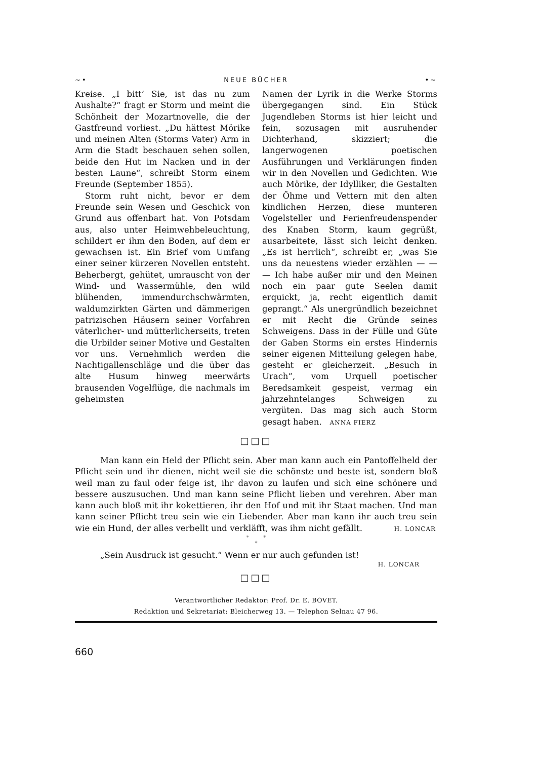~• NEUE BÜCHER •~
Kreise. „I bitt’ Sie, ist das nu zum Aushalte?“ fragt er Storm und meint die Schönheit der Mozartnovelle, die der Gastfreund vorliest. „Du hättest Mörike und meinen Alten (Storms Vater) Arm in Arm die Stadt beschauen sehen sollen, beide den Hut im Nacken und in der besten Laune“, schreibt Storm einem Freunde (September 1855).
Storm ruht nicht, bevor er dem Freunde sein Wesen und Geschick von Grund aus offenbart hat. Von Potsdam aus, also unter Heimwehbeleuchtung, schildert er ihm den Boden, auf dem er gewachsen ist. Ein Brief vom Umfang einer seiner kürzeren Novellen entsteht. Beherbergt, gehütet, umrauscht von der Wind- und Wassermühle, den wild blühenden, immendurchschwärmten, waldumzirkten Gärten und dämmerigen patrizischen Häusern seiner Vorfahren väterlicher- und mütterlicherseits, treten die Urbilder seiner Motive und Gestalten vor uns. Vernehmlich werden die Nachtigallenschläge und die über das alte Husum hinweg meerwärts brausenden Vogelflüge, die nachmals im geheimsten
Namen der Lyrik in die Werke Storms übergegangen sind. Ein Stück Jugendleben Storms ist hier leicht und fein, sozusagen mit ausruhender Dichterhand, skizziert; die langerwogenen poetischen Ausführungen und Verklärungen finden wir in den Novellen und Gedichten. Wie auch Mörike, der Idylliker, die Gestalten der Öhme und Vettern mit den alten kindlichen Herzen, diese munteren Vogelsteller und Ferienfreudenspender des Knaben Storm, kaum gegrüßt, ausarbeitete, lässt sich leicht denken. „Es ist herrlich“, schreibt er, „was Sie uns da neuestens wieder erzählen — — — Ich habe außer mir und den Meinen noch ein paar gute Seelen damit erquickt, ja, recht eigentlich damit geprangt.“ Als unergründlich bezeichnet er mit Recht die Gründe seines Schweigens. Dass in der Fülle und Güte der Gaben Storms ein erstes Hindernis seiner eigenen Mitteilung gelegen habe, gesteht er gleicherzeit. „Besuch in Urach“, vom Urquell poetischer Beredsamkeit gespeist, vermag ein jahrzehntelanges Schweigen zu vergüten. Das mag sich auch Storm gesagt haben. ANNA FIERZ
□□□
Man kann ein Held der Pflicht sein. Aber man kann auch ein Pantoffelheld der Pflicht sein und ihr dienen, nicht weil sie die schönste und beste ist, sondern bloß weil man zu faul oder feige ist, ihr davon zu laufen und sich eine schönere und bessere auszusuchen. Und man kann seine Pflicht lieben und verehren. Aber man kann auch bloß mit ihr kokettieren, ihr den Hof und mit ihr Staat machen. Und man kann seiner Pflicht treu sein wie ein Liebender. Aber man kann ihr auch treu sein wie ein Hund, der alles verbellt und verkläfft, was ihm nicht gefällt. H. LONCAR
* *
*
„Sein Ausdruck ist gesucht.“ Wenn er nur auch gefunden ist!
H. LONCAR
□□□
Verantwortlicher Redaktor: Prof. Dr. E. BOVET.
Redaktion und Sekretariat: Bleicherweg 13. — Telephon Selnau 47 96.
660